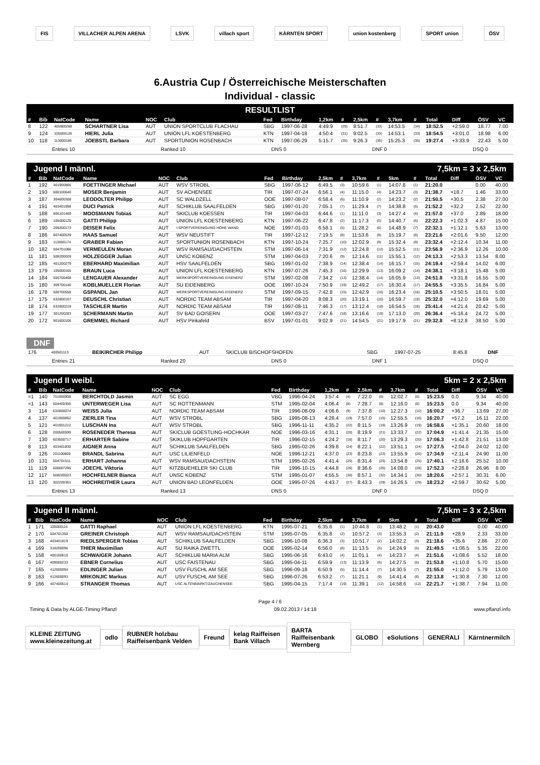FIS VILLACHER ALPEN ARENA LSVK villach sport KÄRNTEN SPORT union kostenberg SPORT union ÖSV
6.Austria Cup / Österreichische Meisterschaften
Individual - classic
RESULTLIST
| # | Bib | NatCode | Name | NOC | Club | Fed | Birthday | 1,2km | # | 2,5km | # | 3,7km | # | Total | Diff | ÖSV | VC |
| --- | --- | --- | --- | --- | --- | --- | --- | --- | --- | --- | --- | --- | --- | --- | --- | --- | --- |
| 8 | 122 | 405900268 | SCHARTNER Lisa | AUT | UNION SPORTCLUB FLACHAU | SBG | 1997-06-28 | 4:49.9 | (29) | 8:51.7 | (33) | 14:53.5 | (34) | 18:52.5 | +2:59.0 | 18.77 | 7.00 |
| 9 | 124 | 105000126 | HIERL Julia | AUT | UNION LFL KOESTENBERG | KTN | 1997-04-18 | 4:50.4 | (31) | 9:02.5 | (33) | 14:53.1 | (33) | 18:54.5 | +3:01.0 | 18.98 | 6.00 |
| 10 | 118 | 113000185 | JOEBSTL Barbara | AUT | SPORTUNION ROSENBACH | KTN | 1997-06-29 | 5:15.7 | (35) | 9:26.3 | (35) | 15:25.3 | (35) | 19:27.4 | +3:33.9 | 22.43 | 5.00 |
Entries 10 Ranked 10 DNS 0 DNF 0 DSQ 0
Jugend I männl. 7,5km = 3 x 2,5km
| # | Bib | NatCode | Name | NOC | Club | Fed | Birthday | 2,5km | # | 3,7km | # | 5km | # | Total | Diff | ÖSV | VC |
| --- | --- | --- | --- | --- | --- | --- | --- | --- | --- | --- | --- | --- | --- | --- | --- | --- | --- |
| 1 | 192 | 401900866 | FOETTINGER Michael | AUT | WSV STROBL | SBG | 1997-06-12 | 6:49.5 | (3) | 10:59.6 | (1) | 14:07.8 | (1) | 21:20.0 | | 0.00 | 40.00 |
| 2 | 193 | 600100640 | MOSER Benjamin | AUT | SV ACHENSEE | TIR | 1997-07-24 | 6:56.1 | (4) | 11:15.0 | (4) | 14:23.7 | (3) | 21:38.7 | +18.7 | 1.46 | 33.00 |
| 3 | 187 | 304600308 | LEODOLTER Philipp | AUT | SC WALDZELL | OOE | 1997-08-07 | 6:58.4 | (6) | 11:10.9 | (2) | 14:23.2 | (2) | 21:50.5 | +30.5 | 2.38 | 27.00 |
| 4 | 191 | 403401998 | DUCI Patrick | AUT | SCHIKLUB SAALFELDEN | SBG | 1997-01-20 | 7:05.1 | (7) | 11:29.4 | (7) | 14:38.8 | (5) | 21:52.2 | +32.2 | 2.52 | 22.00 |
| 5 | 188 | 606101469 | MOOSMANN Tobias | AUT | SKICLUB KOESSEN | TIR | 1997-04-03 | 6:44.6 | (1) | 11:11.0 | (3) | 14:27.4 | (4) | 21:57.0 | +37.0 | 2.89 | 18.00 |
| 6 | 189 | 105000120 | GATTI Philipp | AUT | UNION LFL KOESTENBERG | KTN | 1997-06-22 | 6:47.8 | (2) | 11:17.3 | (5) | 14:40.7 | (6) | 22:22.3 | +1:02.3 | 4.87 | 15.00 |
| 7 | 190 | 209200173 | DEISER Felix | AUT | I.SPORTVEREINIGUNG HOHE WAND | NOE | 1997-01-03 | 6:58.1 | (5) | 11:28.2 | (6) | 14:48.9 | (7) | 22:32.1 | +1:12.1 | 5.63 | 13.00 |
| 8 | 186 | 607400539 | HAAS Samuel | AUT | WSV NEUSTIFT | TIR | 1997-12-12 | 7:19.5 | (8) | 11:53.6 | (8) | 15:19.7 | (8) | 23:21.6 | +2:01.6 | 9.50 | 12.00 |
| 9 | 183 | 113000174 | GRABER Fabian | AUT | SPORTUNION ROSENBACH | KTN | 1997-10-24 | 7:25.7 | (10) | 12:02.9 | (9) | 15:32.4 | (9) | 23:32.4 | +2:12.4 | 10.34 | 11.00 |
| 10 | 182 | 504701086 | VERMEULEN Moran | AUT | WSV RAMSAU/DACHSTEIN | STM | 1997-06-14 | 7:31.9 | (12) | 12:24.8 | (12) | 15:52.5 | (11) | 23:56.9 | +2:36.9 | 12.26 | 10.00 |
| 11 | 181 | 508200028 | HOLZEGGER Julian | AUT | UNSC KOBENZ | STM | 1997-04-03 | 7:20.6 | (9) | 12:14.6 | (11) | 15:55.1 | (12) | 24:13.3 | +2:53.3 | 13.54 | 8.00 |
| 12 | 185 | 401200279 | EBERHARD Maximilian | AUT | HSV SAALFELDEN | SBG | 1997-01-02 | 7:38.9 | (14) | 12:38.4 | (14) | 16:15.7 | (15) | 24:19.4 | +2:59.4 | 14.02 | 6.00 |
| 13 | 179 | 105000165 | BRAUN Luca | AUT | UNION LFL KOESTENBERG | KTN | 1997-07-26 | 7:45.3 | (16) | 12:29.9 | (13) | 16:09.2 | (14) | 24:38.1 | +3:18.1 | 15.48 | 5.00 |
| 14 | 184 | 500700468 | LENGAUER Alexander | AUT | WERKSPORTVEREINIGUNG EISENERZ | STM | 1997-02-08 | 7:34.2 | (13) | 12:38.4 | (14) | 16:05.9 | (13) | 24:51.8 | +3:31.8 | 16.55 | 5.00 |
| 15 | 180 | 309700140 | KOBLMUELLER Florian | AUT | SU EIDENBERG | OOE | 1997-10-24 | 7:50.9 | (19) | 12:49.2 | (17) | 16:30.4 | (17) | 24:55.5 | +3:35.5 | 16.84 | 5.00 |
| 16 | 178 | 500700558 | GSPANDL Jan | AUT | WERKSPORTVEREINIGUNG EISENERZ | STM | 1997-09-15 | 7:42.8 | (15) | 12:42.9 | (16) | 16:23.4 | (16) | 25:10.5 | +3:50.5 | 18.01 | 5.00 |
| 17 | 175 | 632800107 | DEUSCHL Christian | AUT | NORDIC TEAM ABSAM | TIR | 1997-04-20 | 8:08.3 | (20) | 13:19.1 | (20) | 16:59.7 | (19) | 25:32.0 | +4:12.0 | 19.69 | 5.00 |
| 18 | 174 | 632800218 | TASCHLER Martin | AUT | NORDIC TEAM ABSAM | TIR | 1997-08-11 | 7:46.3 | (17) | 13:12.4 | (18) | 16:54.5 | (18) | 25:41.4 | +4:21.4 | 20.42 | 5.00 |
| 19 | 177 | 301200283 | SCHERMANN Martin | AUT | SV BAD GOISERN | OOE | 1997-03-27 | 7:47.6 | (18) | 13:16.6 | (19) | 17:13.0 | (20) | 26:36.4 | +5:16.4 | 24.72 | 5.00 |
| 20 | 172 | 901600106 | GREMMEL Richard | AUT | HSV Pinkafeld | BSV | 1997-01-01 | 9:02.9 | (21) | 14:54.5 | (21) | 19:17.9 | (21) | 29:32.8 | +8:12.8 | 38.50 | 5.00 |
DNF
| 176 | 400501113 | BEIKIRCHER Philipp | AUT | SKICLUB BISCHOFSHOFEN | SBG | 1997-07-25 | 8:45.8 | DNF |
Entries 21 Ranked 20 DNS 0 DNF 1 DSQ 0
Jugend II weibl. 5km = 2 x 2,5km
| # | Bib | NatCode | Name | NOC | Club | Fed | Birthday | 1,2km | # | 2,5km | # | 3,7km | # | Total | Diff | ÖSV | VC |
| --- | --- | --- | --- | --- | --- | --- | --- | --- | --- | --- | --- | --- | --- | --- | --- | --- | --- |
| =1 | 140 | 701900908 | BERCHTOLD Jasmin | AUT | SC EGG | VBG | 1996-04-24 | 3:57.4 | (4) | 7:22.0 | (6) | 12:02.7 | (6) | 15:23.5 | 0.0 | 9.34 | 40.00 |
| =1 | 143 | 504400356 | UNTERWEGER Lisa | AUT | SC ROTTENMANN | STM | 1995-02-04 | 4:06.4 | (8) | 7:28.7 | (8) | 12:16.0 | (8) | 15:23.5 | 0.0 | 9.34 | 40.00 |
| 3 | 114 | 632800074 | WEISS Julia | AUT | NORDIC TEAM ABSAM | TIR | 1996-08-09 | 4:06.6 | (9) | 7:37.8 | (10) | 12:27.3 | (10) | 16:00.2 | +36.7 | 13.69 | 27.00 |
| 4 | 137 | 401900862 | ZIERLER Tina | AUT | WSV STROBL | SBG | 1995-08-13 | 4:26.4 | (19) | 7:57.0 | (15) | 12:55.5 | (16) | 16:20.7 | +57.2 | 16.11 | 22.00 |
| 5 | 121 | 401901212 | LUSCHAN Ina | AUT | WSV STROBL | SBG | 1996-11-11 | 4:35.2 | (22) | 8:11.5 | (19) | 13:26.9 | (19) | 16:58.6 | +1:35.1 | 20.60 | 18.00 |
| 6 | 128 | 200500599 | ROSENEDER Theresa | AUT | SKICLUB GOESTLING-HOCHKAR | NOE | 1996-03-16 | 4:31.1 | (20) | 8:19.9 | (21) | 13:33.7 | (22) | 17:04.9 | +1:41.4 | 21.35 | 15.00 |
| 7 | 130 | 603500717 | ERHARTER Sabine | AUT | SKIKLUB HOPFGARTEN | TIR | 1996-02-15 | 4:24.2 | (16) | 8:11.7 | (20) | 13:29.3 | (20) | 17:06.3 | +1:42.8 | 21.51 | 13.00 |
| 8 | 113 | 403401830 | AIGNER Anna | AUT | SCHIKLUB SAALFELDEN | SBG | 1995-02-26 | 4:39.8 | (24) | 8:22.1 | (22) | 13:51.1 | (24) | 17:27.5 | +2:04.0 | 24.02 | 12.00 |
| 9 | 126 | 201100805 | BRANDL Sabrina | AUT | USC LILIENFELD | NOE | 1996-12-21 | 4:37.0 | (23) | 8:23.8 | (23) | 13:55.9 | (26) | 17:34.9 | +2:11.4 | 24.90 | 11.00 |
| 10 | 131 | 504701511 | ERHART Johanna | AUT | WSV RAMSAU/DACHSTEIN | STM | 1995-02-26 | 4:41.4 | (25) | 8:31.4 | (25) | 13:54.8 | (25) | 17:40.1 | +2:16.6 | 25.52 | 10.00 |
| 11 | 119 | 606007296 | JOECHL Viktoria | AUT | KITZBUEHELER SKI CLUB | TIR | 1996-10-15 | 4:44.8 | (26) | 8:36.6 | (26) | 14:08.0 | (28) | 17:52.3 | +2:28.8 | 26.96 | 8.00 |
| 12 | 117 | 508200023 | HOCHFELNER Bianca | AUT | UNSC KOBENZ | STM | 1995-01-07 | 4:55.5 | (30) | 8:57.1 | (32) | 14:34.1 | (30) | 18:20.6 | +2:57.1 | 30.31 | 6.00 |
| 13 | 120 | 302200361 | HOCHREITHER Laura | AUT | UNION BAD LEONFELDEN | OOE | 1995-07-26 | 4:43.7 | (27) | 8:43.3 | (29) | 14:26.5 | (29) | 18:23.2 | +2:59.7 | 30.62 | 5.00 |
Entries 13 Ranked 13 DNS 0 DNF 0 DSQ 0
Jugend II männl. 7,5km = 3 x 2,5km
| # | Bib | NatCode | Name | NOC | Club | Fed | Birthday | 2,5km | # | 3,7km | # | 5km | # | Total | Diff | ÖSV | VC |
| --- | --- | --- | --- | --- | --- | --- | --- | --- | --- | --- | --- | --- | --- | --- | --- | --- | --- |
| 1 | 171 | 105000114 | GATTI Raphael | AUT | UNION LFL KOESTENBERG | KTN | 1995-07-21 | 6:35.6 | (1) | 10:44.8 | (1) | 13:48.2 | (1) | 20:43.0 | | 0.00 | 40.00 |
| 2 | 170 | 504701350 | GREINER Christoph | AUT | WSV RAMSAU/DACHSTEIN | STM | 1995-07-05 | 6:35.8 | (2) | 10:57.2 | (3) | 13:55.3 | (2) | 21:11.9 | +28.9 | 2.33 | 33.00 |
| 3 | 168 | 403401819 | RIEDLSPERGER Tobias | AUT | SCHIKLUB SAALFELDEN | SBG | 1996-10-08 | 6:36.3 | (3) | 10:51.7 | (2) | 14:02.2 | (3) | 21:18.6 | +35.6 | 2.86 | 27.00 |
| 4 | 169 | 318200096 | THIER Maximilian | AUT | SU RAIKA ZWETTL | OOE | 1995-02-14 | 6:56.0 | (8) | 11:13.5 | (5) | 14:24.9 | (5) | 21:49.5 | +1:06.5 | 5.35 | 22.00 |
| 5 | 158 | 400100610 | SCHWAIGER Johann | AUT | SCHIKLUB MARIA ALM | SBG | 1995-06-16 | 6:43.0 | (4) | 11:01.1 | (4) | 14:23.7 | (4) | 21:51.6 | +1:08.6 | 5.52 | 18.00 |
| 6 | 167 | 409000233 | EBNER Cornelius | AUT | USC FAISTENAU | SBG | 1995-04-11 | 6:59.9 | (13) | 11:13.9 | (6) | 14:27.5 | (6) | 21:53.8 | +1:10.8 | 5.70 | 15.00 |
| 7 | 165 | 412600094 | EDLINGER Julian | AUT | USV FUSCHL AM SEE | SBG | 1996-09-18 | 6:50.9 | (5) | 11:14.4 | (7) | 14:30.5 | (7) | 21:55.0 | +1:12.0 | 5.79 | 13.00 |
| 8 | 163 | 412600093 | MRKONJIC Markus | AUT | USV FUSCHL AM SEE | SBG | 1996-07-26 | 6:53.2 | (7) | 11:21.1 | (9) | 14:41.4 | (8) | 22:13.8 | +1:30.8 | 7.30 | 12.00 |
| 9 | 166 | 407400514 | STRANGER Thomas | AUT | USC ALTENMARKT/ZAUCHENSEE | SBG | 1995-04-15 | 7:17.4 | (19) | 11:39.1 | (12) | 14:58.6 | (12) | 22:21.7 | +1:38.7 | 7.94 | 11.00 |
Page 4 / 6
Timing & Data by ALGE-Timing Pflanzl 09.02.2013 / 14:18 www.pflanzl.info
KLEINE ZEITUNG www.kleinezeitung.at odlo RUBNER holzbau Raiffeisenbank Velden Freund kelag Raiffeisen Bank Villach BARTA Raiffeisenbank Wernberg GLOBO eSolutions GENERALI Kärntnermilch